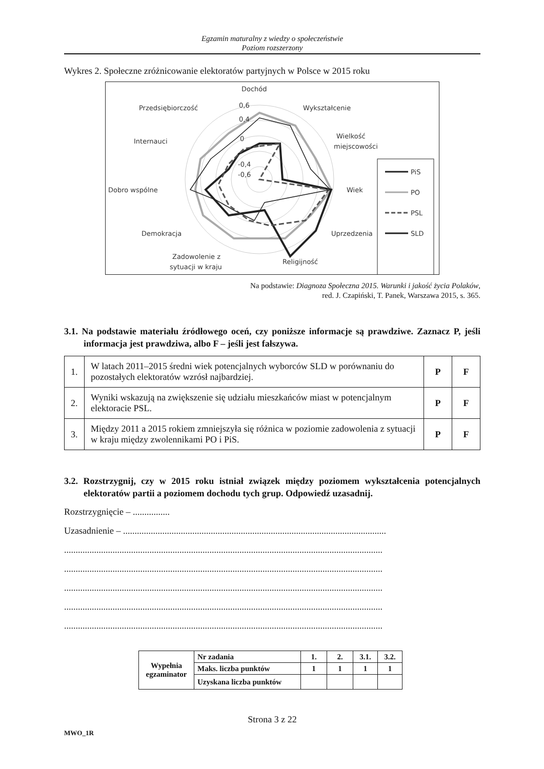Egzamin maturalny z wiedzy o społeczeństwie
Poziom rozszerzony
Wykres 2. Społeczne zróżnicowanie elektoratów partyjnych w Polsce w 2015 roku
Dochód
Wykształcenie
Wielkość
miejscowości
Wiek
Uprzedzenia
Religijność
Zadowolenie z
sytuacji w kraju
Demokracja
Dobro wspólne
Internauci
Przedsiębiorczość
0,6
0,4
0
-0,4
-0,6
PiS
PO
PSL
SLD
Na podstawie: Diagnoza Społeczna 2015. Warunki i jakość życia Polaków,
red. J. Czapiński, T. Panek, Warszawa 2015, s. 365.
3.1. Na podstawie materiału źródłowego oceń, czy poniższe informacje są prawdziwe. Zaznacz P, jeśli informacja jest prawdziwa, albo F – jeśli jest fałszywa.
| 1. | W latach 2011–2015 średni wiek potencjalnych wyborców SLD w porównaniu do pozostałych elektoratów wzrósł najbardziej. | P | F |
| 2. | Wyniki wskazują na zwiększenie się udziału mieszkańców miast w potencjalnym elektoracie PSL. | P | F |
| 3. | Między 2011 a 2015 rokiem zmniejszyła się różnica w poziomie zadowolenia z sytuacji w kraju między zwolennikami PO i PiS. | P | F |
3.2. Rozstrzygnij, czy w 2015 roku istniał związek między poziomem wykształcenia potencjalnych elektoratów partii a poziomem dochodu tych grup. Odpowiedź uzasadnij.
Rozstrzygnięcie – ................
Uzasadnienie – ..................................................................................................................
..........................................................................................................................................
..........................................................................................................................................
..........................................................................................................................................
..........................................................................................................................................
..........................................................................................................................................
| Wypełnia egzaminator | Nr zadania | 1. | 2. | 3.1. | 3.2. |
| | Maks. liczba punktów | 1 | 1 | 1 | 1 |
| | Uzyskana liczba punktów | | | | |
Strona 3 z 22
MWO_1R